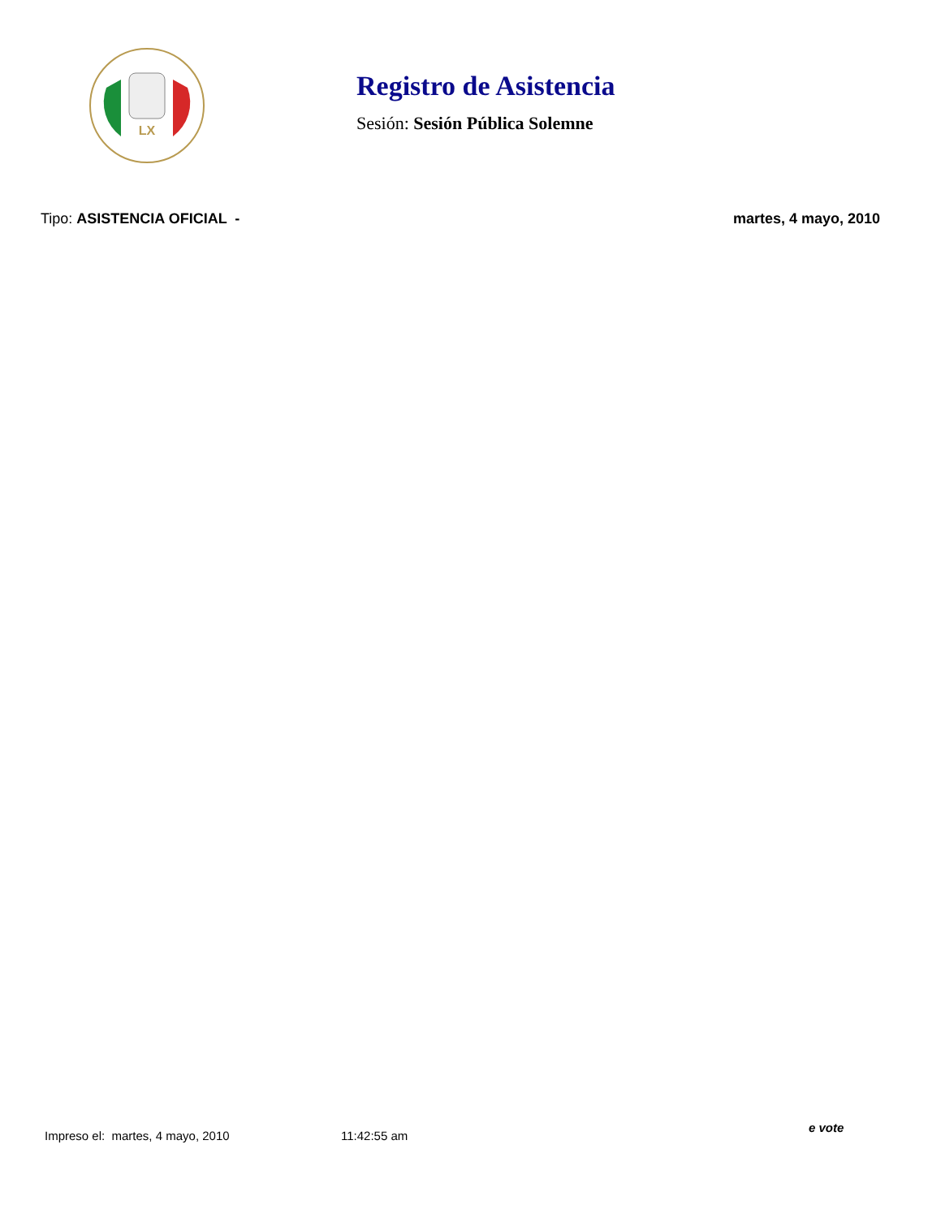LX
Registro de Asistencia
Sesión: Sesión Pública Solemne
Tipo: ASISTENCIA OFICIAL - martes, 4 mayo, 2010
e vote
Impreso el: martes, 4 mayo, 2010 11:42:55 am